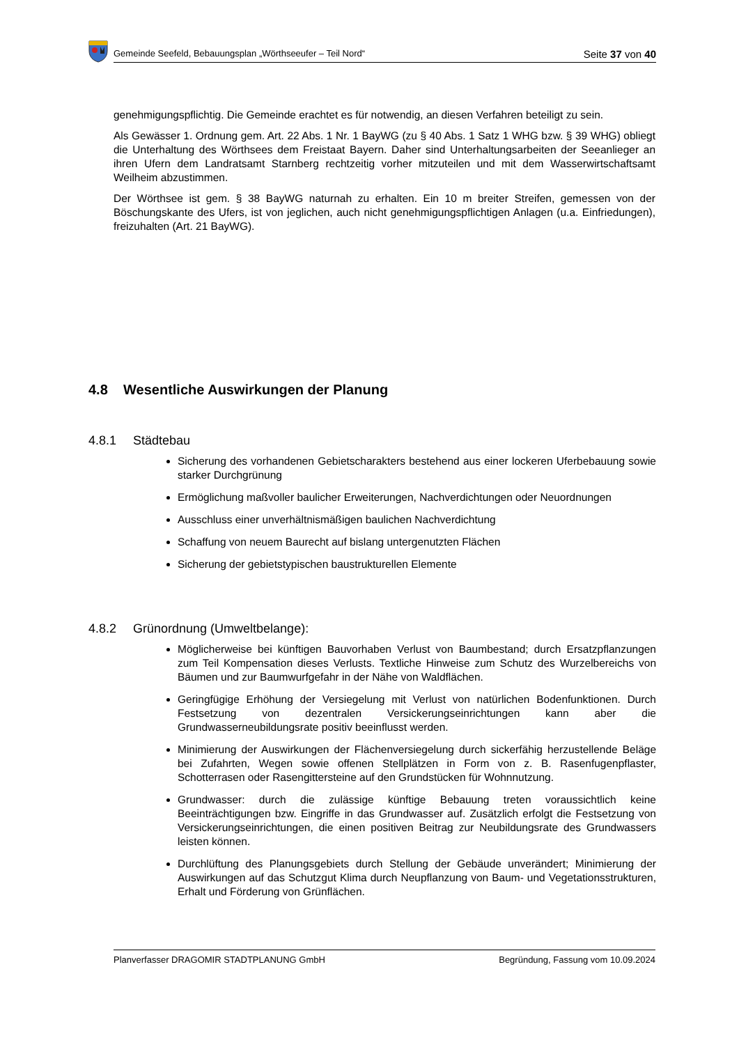Gemeinde Seefeld, Bebauungsplan „Wörthseeufer – Teil Nord“Seite 37 von 40
genehmigungspflichtig. Die Gemeinde erachtet es für notwendig, an diesen Verfahren beteiligt zu sein.
Als Gewässer 1. Ordnung gem. Art. 22 Abs. 1 Nr. 1 BayWG (zu § 40 Abs. 1 Satz 1 WHG bzw. § 39 WHG) obliegt die Unterhaltung des Wörthsees dem Freistaat Bayern. Daher sind Unterhaltungsarbeiten der Seeanlieger an ihren Ufern dem Landratsamt Starnberg rechtzeitig vorher mitzuteilen und mit dem Wasserwirtschaftsamt Weilheim abzustimmen.
Der Wörthsee ist gem. § 38 BayWG naturnah zu erhalten. Ein 10 m breiter Streifen, gemessen von der Böschungskante des Ufers, ist von jeglichen, auch nicht genehmigungspflichtigen Anlagen (u.a. Einfriedungen), freizuhalten (Art. 21 BayWG).
4.8 Wesentliche Auswirkungen der Planung
4.8.1 Städtebau
Sicherung des vorhandenen Gebietscharakters bestehend aus einer lockeren Uferbebauung sowie starker Durchgrünung
Ermöglichung maßvoller baulicher Erweiterungen, Nachverdichtungen oder Neuordnungen
Ausschluss einer unverhältnismäßigen baulichen Nachverdichtung
Schaffung von neuem Baurecht auf bislang untergenutzten Flächen
Sicherung der gebietstypischen baustrukturellen Elemente
4.8.2 Grünordnung (Umweltbelange):
Möglicherweise bei künftigen Bauvorhaben Verlust von Baumbestand; durch Ersatzpflanzungen zum Teil Kompensation dieses Verlusts. Textliche Hinweise zum Schutz des Wurzelbereichs von Bäumen und zur Baumwurfgefahr in der Nähe von Waldflächen.
Geringfügige Erhöhung der Versiegelung mit Verlust von natürlichen Bodenfunktionen. Durch Festsetzung von dezentralen Versickerungseinrichtungen kann aber die Grundwasserneubildungsrate positiv beeinflusst werden.
Minimierung der Auswirkungen der Flächenversiegelung durch sickerfähig herzustellende Beläge bei Zufahrten, Wegen sowie offenen Stellplätzen in Form von z. B. Rasenfugenpflaster, Schotterrasen oder Rasengittersteine auf den Grundstücken für Wohnnutzung.
Grundwasser: durch die zulässige künftige Bebauung treten voraussichtlich keine Beeinträchtigungen bzw. Eingriffe in das Grundwasser auf. Zusätzlich erfolgt die Festsetzung von Versickerungseinrichtungen, die einen positiven Beitrag zur Neubildungsrate des Grundwassers leisten können.
Durchlüftung des Planungsgebiets durch Stellung der Gebäude unverändert; Minimierung der Auswirkungen auf das Schutzgut Klima durch Neupflanzung von Baum- und Vegetationsstrukturen, Erhalt und Förderung von Grünflächen.
Planverfasser DRAGOMIR STADTPLANUNG GmbH Begründung, Fassung vom 10.09.2024